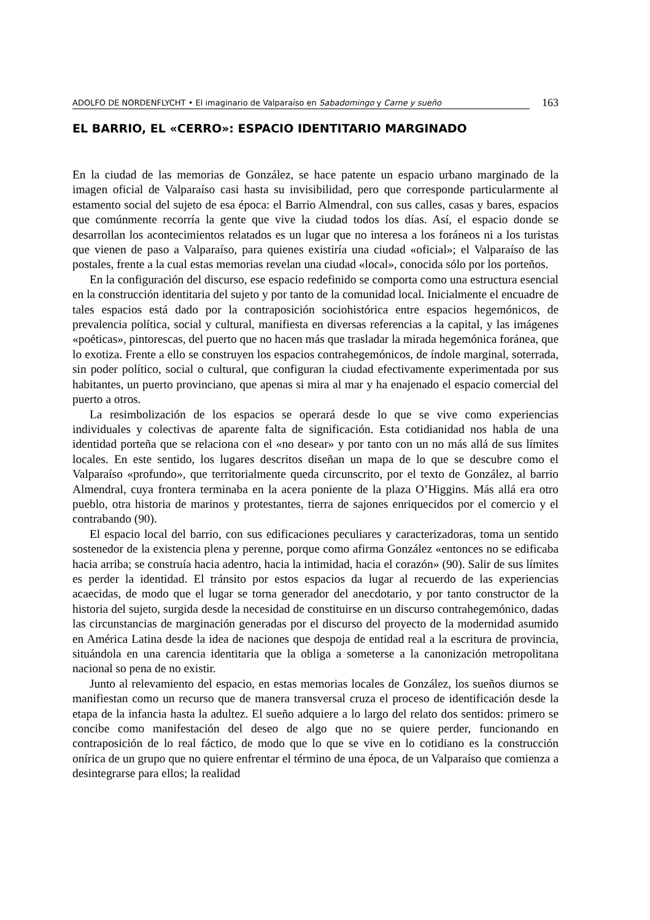ADOLFO DE NORDENFLYCHT • El imaginario de Valparaíso en Sabadomingo y Carne y sueño 163
EL BARRIO, EL «CERRO»: ESPACIO IDENTITARIO MARGINADO
En la ciudad de las memorias de González, se hace patente un espacio urbano marginado de la imagen oficial de Valparaíso casi hasta su invisibilidad, pero que corresponde particularmente al estamento social del sujeto de esa época: el Barrio Almendral, con sus calles, casas y bares, espacios que comúnmente recorría la gente que vive la ciudad todos los días. Así, el espacio donde se desarrollan los acontecimientos relatados es un lugar que no interesa a los foráneos ni a los turistas que vienen de paso a Valparaíso, para quienes existiría una ciudad «oficial»; el Valparaíso de las postales, frente a la cual estas memorias revelan una ciudad «local», conocida sólo por los porteños.
En la configuración del discurso, ese espacio redefinido se comporta como una estructura esencial en la construcción identitaria del sujeto y por tanto de la comunidad local. Inicialmente el encuadre de tales espacios está dado por la contraposición sociohistórica entre espacios hegemónicos, de prevalencia política, social y cultural, manifiesta en diversas referencias a la capital, y las imágenes «poéticas», pintorescas, del puerto que no hacen más que trasladar la mirada hegemónica foránea, que lo exotiza. Frente a ello se construyen los espacios contrahegemónicos, de índole marginal, soterrada, sin poder político, social o cultural, que configuran la ciudad efectivamente experimentada por sus habitantes, un puerto provinciano, que apenas si mira al mar y ha enajenado el espacio comercial del puerto a otros.
La resimbolización de los espacios se operará desde lo que se vive como experiencias individuales y colectivas de aparente falta de significación. Esta cotidianidad nos habla de una identidad porteña que se relaciona con el «no desear» y por tanto con un no más allá de sus límites locales. En este sentido, los lugares descritos diseñan un mapa de lo que se descubre como el Valparaíso «profundo», que territorialmente queda circunscrito, por el texto de González, al barrio Almendral, cuya frontera terminaba en la acera poniente de la plaza O’Higgins. Más allá era otro pueblo, otra historia de marinos y protestantes, tierra de sajones enriquecidos por el comercio y el contrabando (90).
El espacio local del barrio, con sus edificaciones peculiares y caracterizadoras, toma un sentido sostenedor de la existencia plena y perenne, porque como afirma González «entonces no se edificaba hacia arriba; se construía hacia adentro, hacia la intimidad, hacia el corazón» (90). Salir de sus límites es perder la identidad. El tránsito por estos espacios da lugar al recuerdo de las experiencias acaecidas, de modo que el lugar se torna generador del anecdotario, y por tanto constructor de la historia del sujeto, surgida desde la necesidad de constituirse en un discurso contrahegemónico, dadas las circunstancias de marginación generadas por el discurso del proyecto de la modernidad asumido en América Latina desde la idea de naciones que despoja de entidad real a la escritura de provincia, situándola en una carencia identitaria que la obliga a someterse a la canonización metropolitana nacional so pena de no existir.
Junto al relevamiento del espacio, en estas memorias locales de González, los sueños diurnos se manifiestan como un recurso que de manera transversal cruza el proceso de identificación desde la etapa de la infancia hasta la adultez. El sueño adquiere a lo largo del relato dos sentidos: primero se concibe como manifestación del deseo de algo que no se quiere perder, funcionando en contraposición de lo real fáctico, de modo que lo que se vive en lo cotidiano es la construcción onírica de un grupo que no quiere enfrentar el término de una época, de un Valparaíso que comienza a desintegrarse para ellos; la realidad